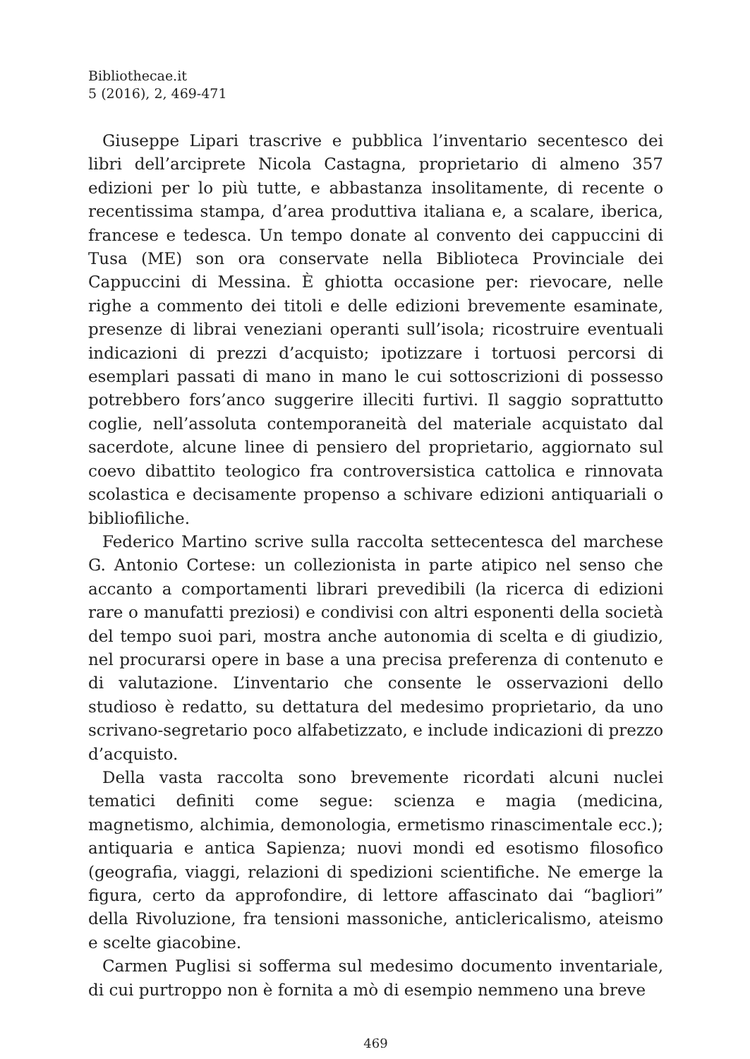Bibliothecae.it
5 (2016), 2, 469-471
Giuseppe Lipari trascrive e pubblica l’inventario secentesco dei libri dell’arciprete Nicola Castagna, proprietario di almeno 357 edizioni per lo più tutte, e abbastanza insolitamente, di recente o recentissima stampa, d’area produttiva italiana e, a scalare, iberica, francese e tedesca. Un tempo donate al convento dei cappuccini di Tusa (ME) son ora conservate nella Biblioteca Provinciale dei Cappuccini di Messina. È ghiotta occasione per: rievocare, nelle righe a commento dei titoli e delle edizioni brevemente esaminate, presenze di librai veneziani operanti sull’isola; ricostruire eventuali indicazioni di prezzi d’acquisto; ipotizzare i tortuosi percorsi di esemplari passati di mano in mano le cui sottoscrizioni di possesso potrebbero fors’anco suggerire illeciti furtivi. Il saggio soprattutto coglie, nell’assoluta contemporaneità del materiale acquistato dal sacerdote, alcune linee di pensiero del proprietario, aggiornato sul coevo dibattito teologico fra controversistica cattolica e rinnovata scolastica e decisamente propenso a schivare edizioni antiquariali o bibliofiliche.
Federico Martino scrive sulla raccolta settecentesca del marchese G. Antonio Cortese: un collezionista in parte atipico nel senso che accanto a comportamenti librari prevedibili (la ricerca di edizioni rare o manufatti preziosi) e condivisi con altri esponenti della società del tempo suoi pari, mostra anche autonomia di scelta e di giudizio, nel procurarsi opere in base a una precisa preferenza di contenuto e di valutazione. L’inventario che consente le osservazioni dello studioso è redatto, su dettatura del medesimo proprietario, da uno scrivano-segretario poco alfabetizzato, e include indicazioni di prezzo d’acquisto.
Della vasta raccolta sono brevemente ricordati alcuni nuclei tematici definiti come segue: scienza e magia (medicina, magnetismo, alchimia, demonologia, ermetismo rinascimentale ecc.); antiquaria e antica Sapienza; nuovi mondi ed esotismo filosofico (geografia, viaggi, relazioni di spedizioni scientifiche. Ne emerge la figura, certo da approfondire, di lettore affascinato dai “bagliori” della Rivoluzione, fra tensioni massoniche, anticlericalismo, ateismo e scelte giacobine.
Carmen Puglisi si sofferma sul medesimo documento inventariale, di cui purtroppo non è fornita a mò di esempio nemmeno una breve
469